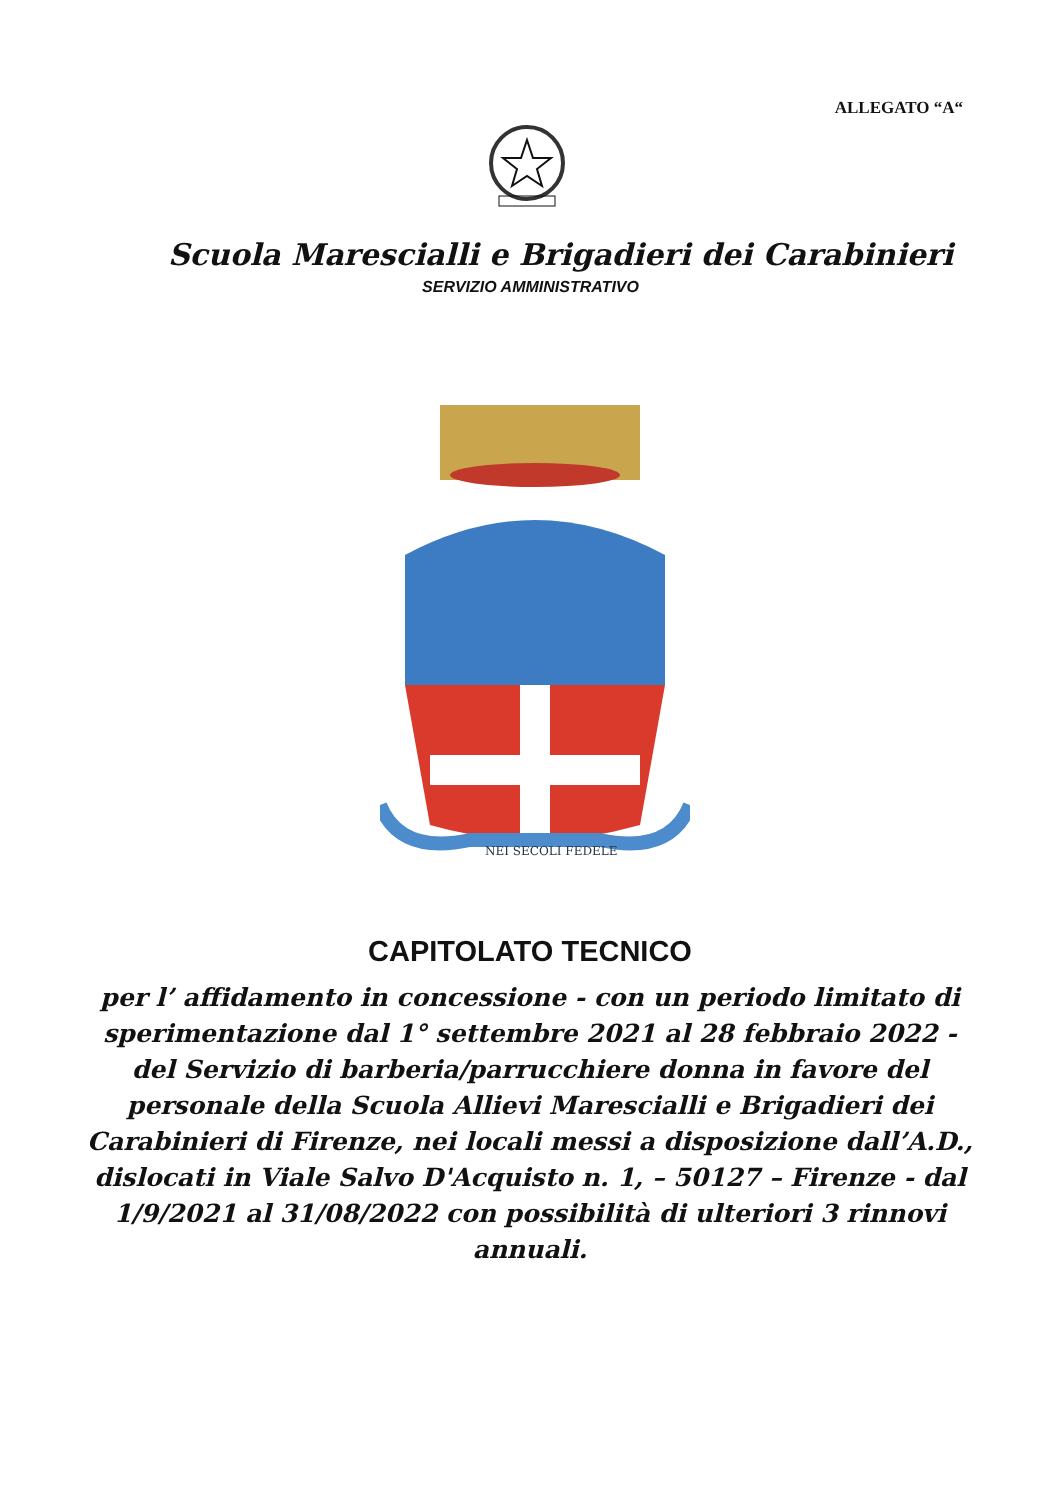ALLEGATO “A“
Scuola Marescialli e Brigadieri dei Carabinieri
SERVIZIO AMMINISTRATIVO
NEI SECOLI FEDELE
CAPITOLATO TECNICO
per l’ affidamento in concessione - con un periodo limitato di sperimentazione dal 1° settembre 2021 al 28 febbraio 2022 - del Servizio di barberia/parrucchiere donna in favore del personale della Scuola Allievi Marescialli e Brigadieri dei Carabinieri di Firenze, nei locali messi a disposizione dall’A.D., dislocati in Viale Salvo D'Acquisto n. 1, – 50127 – Firenze - dal 1/9/2021 al 31/08/2022 con possibilità di ulteriori 3 rinnovi annuali.